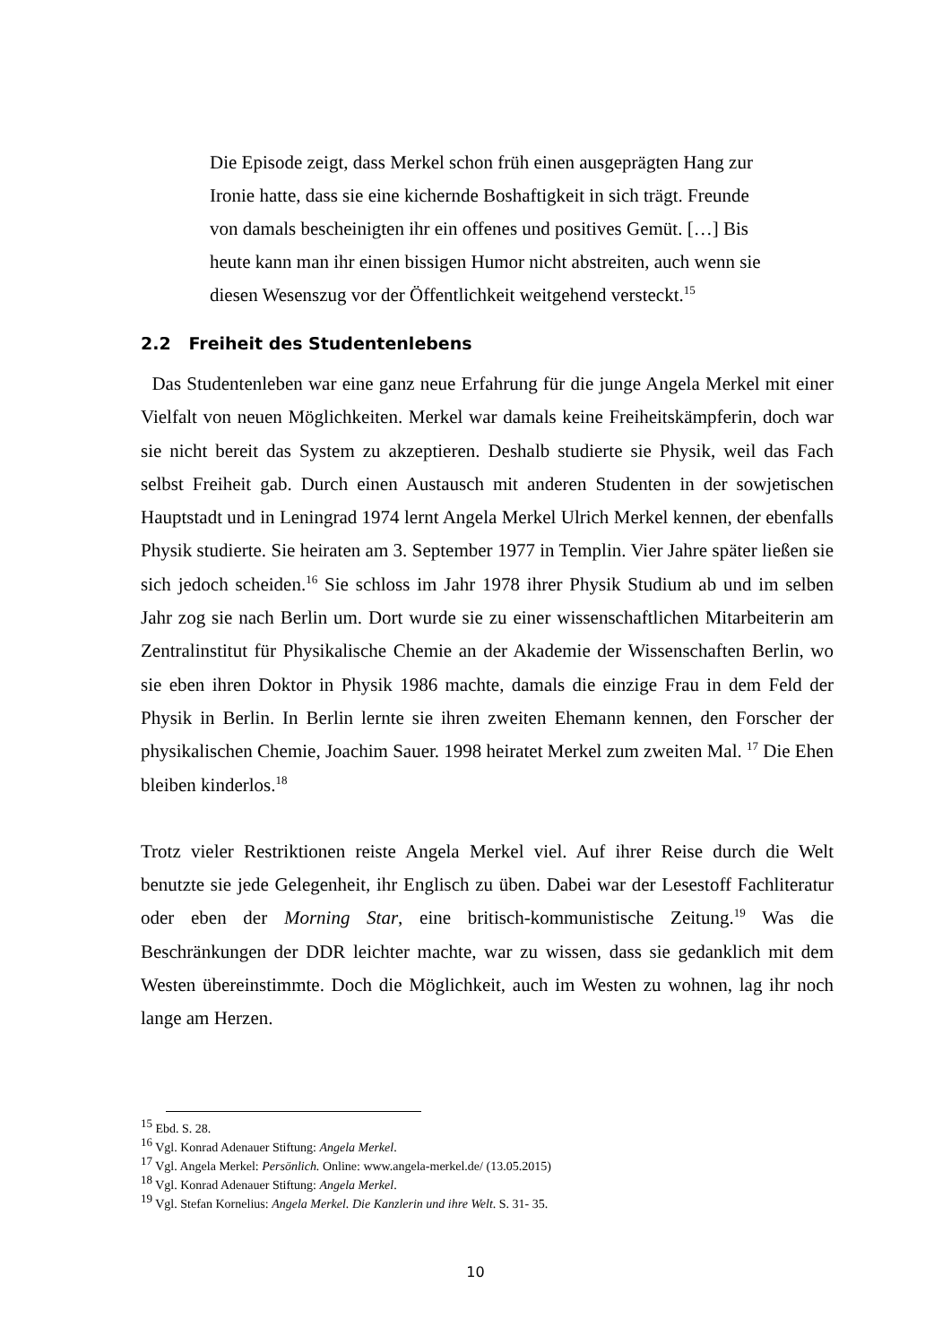Die Episode zeigt, dass Merkel schon früh einen ausgeprägten Hang zur Ironie hatte, dass sie eine kichernde Boshaftigkeit in sich trägt. Freunde von damals bescheinigten ihr ein offenes und positives Gemüt. […] Bis heute kann man ihr einen bissigen Humor nicht abstreiten, auch wenn sie diesen Wesenszug vor der Öffentlichkeit weitgehend versteckt.<sup>15</sup>
2.2 Freiheit des Studentenlebens
Das Studentenleben war eine ganz neue Erfahrung für die junge Angela Merkel mit einer Vielfalt von neuen Möglichkeiten. Merkel war damals keine Freiheitskämpferin, doch war sie nicht bereit das System zu akzeptieren. Deshalb studierte sie Physik, weil das Fach selbst Freiheit gab. Durch einen Austausch mit anderen Studenten in der sowjetischen Hauptstadt und in Leningrad 1974 lernt Angela Merkel Ulrich Merkel kennen, der ebenfalls Physik studierte. Sie heiraten am 3. September 1977 in Templin. Vier Jahre später ließen sie sich jedoch scheiden.<sup>16</sup> Sie schloss im Jahr 1978 ihrer Physik Studium ab und im selben Jahr zog sie nach Berlin um. Dort wurde sie zu einer wissenschaftlichen Mitarbeiterin am Zentralinstitut für Physikalische Chemie an der Akademie der Wissenschaften Berlin, wo sie eben ihren Doktor in Physik 1986 machte, damals die einzige Frau in dem Feld der Physik in Berlin. In Berlin lernte sie ihren zweiten Ehemann kennen, den Forscher der physikalischen Chemie, Joachim Sauer. 1998 heiratet Merkel zum zweiten Mal. <sup>17</sup> Die Ehen bleiben kinderlos.<sup>18</sup>
Trotz vieler Restriktionen reiste Angela Merkel viel. Auf ihrer Reise durch die Welt benutzte sie jede Gelegenheit, ihr Englisch zu üben. Dabei war der Lesestoff Fachliteratur oder eben der Morning Star, eine britisch-kommunistische Zeitung.<sup>19</sup> Was die Beschränkungen der DDR leichter machte, war zu wissen, dass sie gedanklich mit dem Westen übereinstimmte. Doch die Möglichkeit, auch im Westen zu wohnen, lag ihr noch lange am Herzen.
<sup>15</sup> Ebd. S. 28.
<sup>16</sup> Vgl. Konrad Adenauer Stiftung: Angela Merkel.
<sup>17</sup> Vgl. Angela Merkel: Persönlich. Online: www.angela-merkel.de/ (13.05.2015)
<sup>18</sup> Vgl. Konrad Adenauer Stiftung: Angela Merkel.
<sup>19</sup> Vgl. Stefan Kornelius: Angela Merkel. Die Kanzlerin und ihre Welt. S. 31- 35.
10